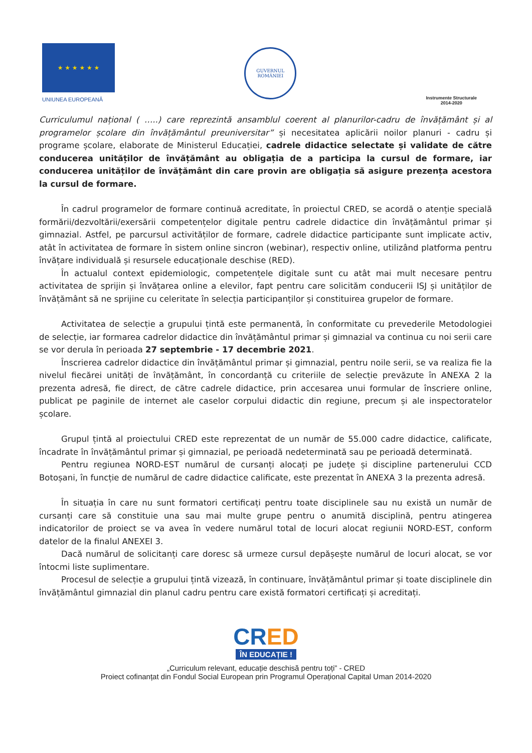★ ★ ★ ★ ★ ★
UNIUNEA EUROPEANĂ
GUVERNUL
ROMÂNIEI
Instrumente Structurale
2014-2020
Curriculumul național ( …..) care reprezintă ansamblul coerent al planurilor-cadru de învățământ și al programelor școlare din învățământul preuniversitar” și necesitatea aplicării noilor planuri - cadru și programe școlare, elaborate de Ministerul Educației, cadrele didactice selectate și validate de către conducerea unităților de învățământ au obligația de a participa la cursul de formare, iar conducerea unităților de învățământ din care provin are obligația să asigure prezența acestora la cursul de formare.
În cadrul programelor de formare continuă acreditate, în proiectul CRED, se acordă o atenție specială formării/dezvoltării/exersării competențelor digitale pentru cadrele didactice din învățământul primar și gimnazial. Astfel, pe parcursul activităților de formare, cadrele didactice participante sunt implicate activ, atât în activitatea de formare în sistem online sincron (webinar), respectiv online, utilizând platforma pentru învățare individuală și resursele educaționale deschise (RED).
În actualul context epidemiologic, competențele digitale sunt cu atât mai mult necesare pentru activitatea de sprijin și învățarea online a elevilor, fapt pentru care solicităm conducerii ISJ și unităților de învățământ să ne sprijine cu celeritate în selecția participanților și constituirea grupelor de formare.
Activitatea de selecție a grupului țintă este permanentă, în conformitate cu prevederile Metodologiei de selecție, iar formarea cadrelor didactice din învățământul primar și gimnazial va continua cu noi serii care se vor derula în perioada 27 septembrie - 17 decembrie 2021.
Înscrierea cadrelor didactice din învățământul primar și gimnazial, pentru noile serii, se va realiza fie la nivelul fiecărei unități de învățământ, în concordanță cu criteriile de selecție prevăzute în ANEXA 2 la prezenta adresă, fie direct, de către cadrele didactice, prin accesarea unui formular de înscriere online, publicat pe paginile de internet ale caselor corpului didactic din regiune, precum și ale inspectoratelor școlare.
Grupul țintă al proiectului CRED este reprezentat de un număr de 55.000 cadre didactice, calificate, încadrate în învățământul primar și gimnazial, pe perioadă nedeterminată sau pe perioadă determinată.
Pentru regiunea NORD-EST numărul de cursanți alocați pe județe și discipline partenerului CCD Botoșani, în funcție de numărul de cadre didactice calificate, este prezentat în ANEXA 3 la prezenta adresă.
În situația în care nu sunt formatori certificați pentru toate disciplinele sau nu există un număr de cursanți care să constituie una sau mai multe grupe pentru o anumită disciplină, pentru atingerea indicatorilor de proiect se va avea în vedere numărul total de locuri alocat regiunii NORD-EST, conform datelor de la finalul ANEXEI 3.
Dacă numărul de solicitanți care doresc să urmeze cursul depășește numărul de locuri alocat, se vor întocmi liste suplimentare.
Procesul de selecție a grupului țintă vizează, în continuare, învățământul primar și toate disciplinele din învățământul gimnazial din planul cadru pentru care există formatori certificați și acreditați.
CRED
ÎN EDUCAȚIE !
„Curriculum relevant, educație deschisă pentru toți” - CRED
Proiect cofinanțat din Fondul Social European prin Programul Operațional Capital Uman 2014-2020